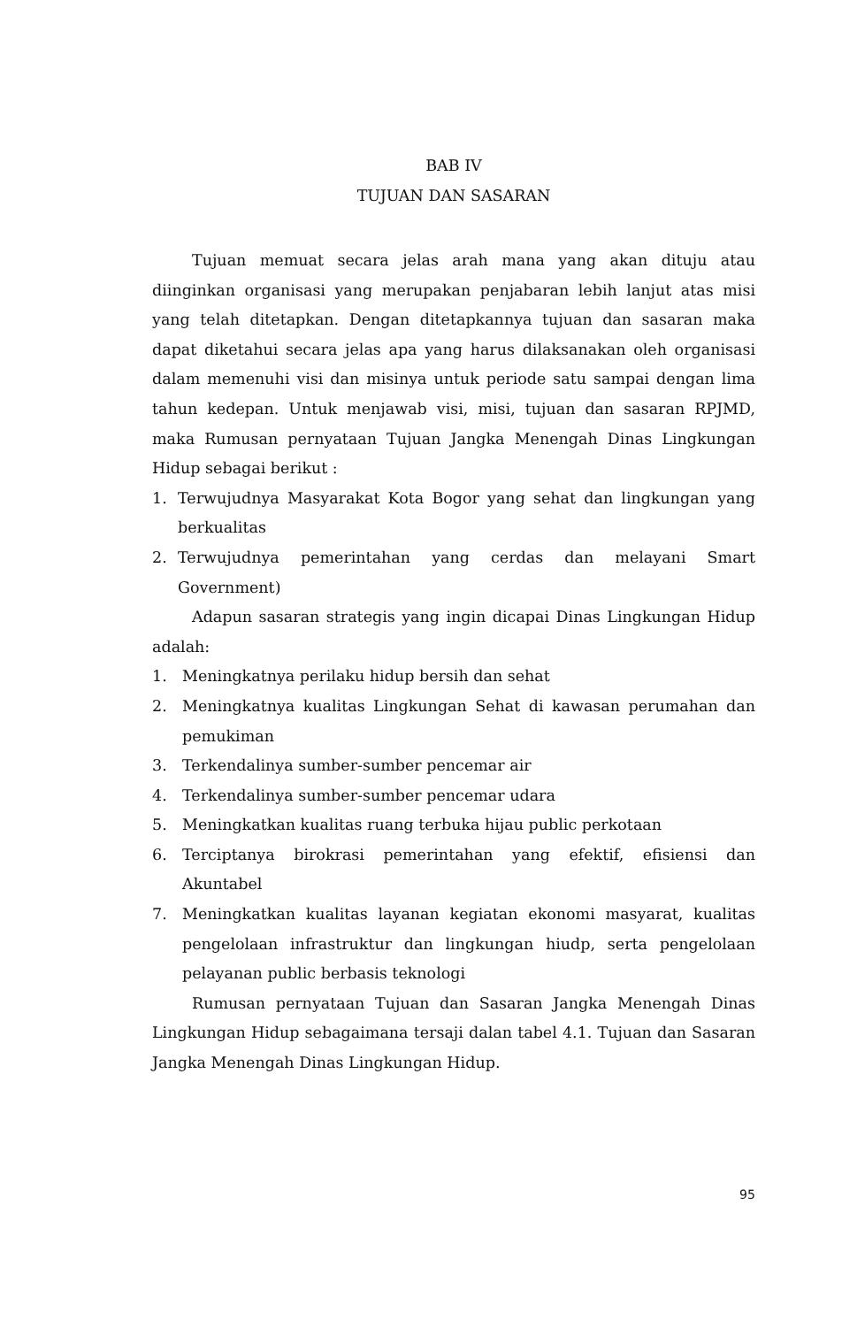BAB IV
TUJUAN DAN SASARAN
Tujuan memuat secara jelas arah mana yang akan dituju atau diinginkan organisasi yang merupakan penjabaran lebih lanjut atas misi yang telah ditetapkan. Dengan ditetapkannya tujuan dan sasaran maka dapat diketahui secara jelas apa yang harus dilaksanakan oleh organisasi dalam memenuhi visi dan misinya untuk periode satu sampai dengan lima tahun kedepan. Untuk menjawab visi, misi, tujuan dan sasaran RPJMD, maka Rumusan pernyataan Tujuan Jangka Menengah Dinas Lingkungan Hidup sebagai berikut :
1. Terwujudnya Masyarakat Kota Bogor yang sehat dan lingkungan yang berkualitas
2. Terwujudnya pemerintahan yang cerdas dan melayani Smart Government)
Adapun sasaran strategis yang ingin dicapai Dinas Lingkungan Hidup adalah:
1. Meningkatnya perilaku hidup bersih dan sehat
2. Meningkatnya kualitas Lingkungan Sehat di kawasan perumahan dan pemukiman
3. Terkendalinya sumber-sumber pencemar air
4. Terkendalinya sumber-sumber pencemar udara
5. Meningkatkan kualitas ruang terbuka hijau public perkotaan
6. Terciptanya birokrasi pemerintahan yang efektif, efisiensi dan Akuntabel
7. Meningkatkan kualitas layanan kegiatan ekonomi masyarat, kualitas pengelolaan infrastruktur dan lingkungan hiudp, serta pengelolaan pelayanan public berbasis teknologi
Rumusan pernyataan Tujuan dan Sasaran Jangka Menengah Dinas Lingkungan Hidup sebagaimana tersaji dalan tabel 4.1. Tujuan dan Sasaran Jangka Menengah Dinas Lingkungan Hidup.
95